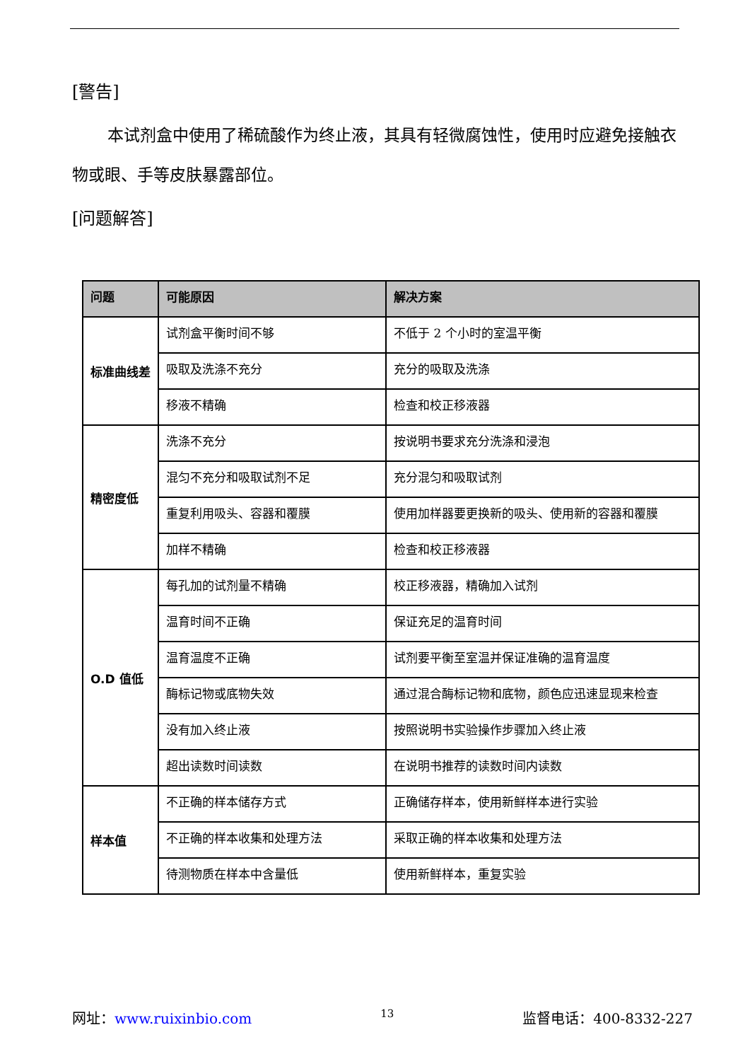[警告]
本试剂盒中使用了稀硫酸作为终止液，其具有轻微腐蚀性，使用时应避免接触衣物或眼、手等皮肤暴露部位。
[问题解答]
| 问题 | 可能原因 | 解决方案 |
| --- | --- | --- |
| 标准曲线差 | 试剂盒平衡时间不够 | 不低于 2 个小时的室温平衡 |
| | 吸取及洗涤不充分 | 充分的吸取及洗涤 |
| | 移液不精确 | 检查和校正移液器 |
| 精密度低 | 洗涤不充分 | 按说明书要求充分洗涤和浸泡 |
| | 混匀不充分和吸取试剂不足 | 充分混匀和吸取试剂 |
| | 重复利用吸头、容器和覆膜 | 使用加样器要更换新的吸头、使用新的容器和覆膜 |
| | 加样不精确 | 检查和校正移液器 |
| O.D 值低 | 每孔加的试剂量不精确 | 校正移液器，精确加入试剂 |
| | 温育时间不正确 | 保证充足的温育时间 |
| | 温育温度不正确 | 试剂要平衡至室温并保证准确的温育温度 |
| | 酶标记物或底物失效 | 通过混合酶标记物和底物，颜色应迅速显现来检查 |
| | 没有加入终止液 | 按照说明书实验操作步骤加入终止液 |
| | 超出读数时间读数 | 在说明书推荐的读数时间内读数 |
| 样本值 | 不正确的样本储存方式 | 正确储存样本，使用新鲜样本进行实验 |
| | 不正确的样本收集和处理方法 | 采取正确的样本收集和处理方法 |
| | 待测物质在样本中含量低 | 使用新鲜样本，重复实验 |
网址：www.ruixinbio.com 13 监督电话：400-8332-227